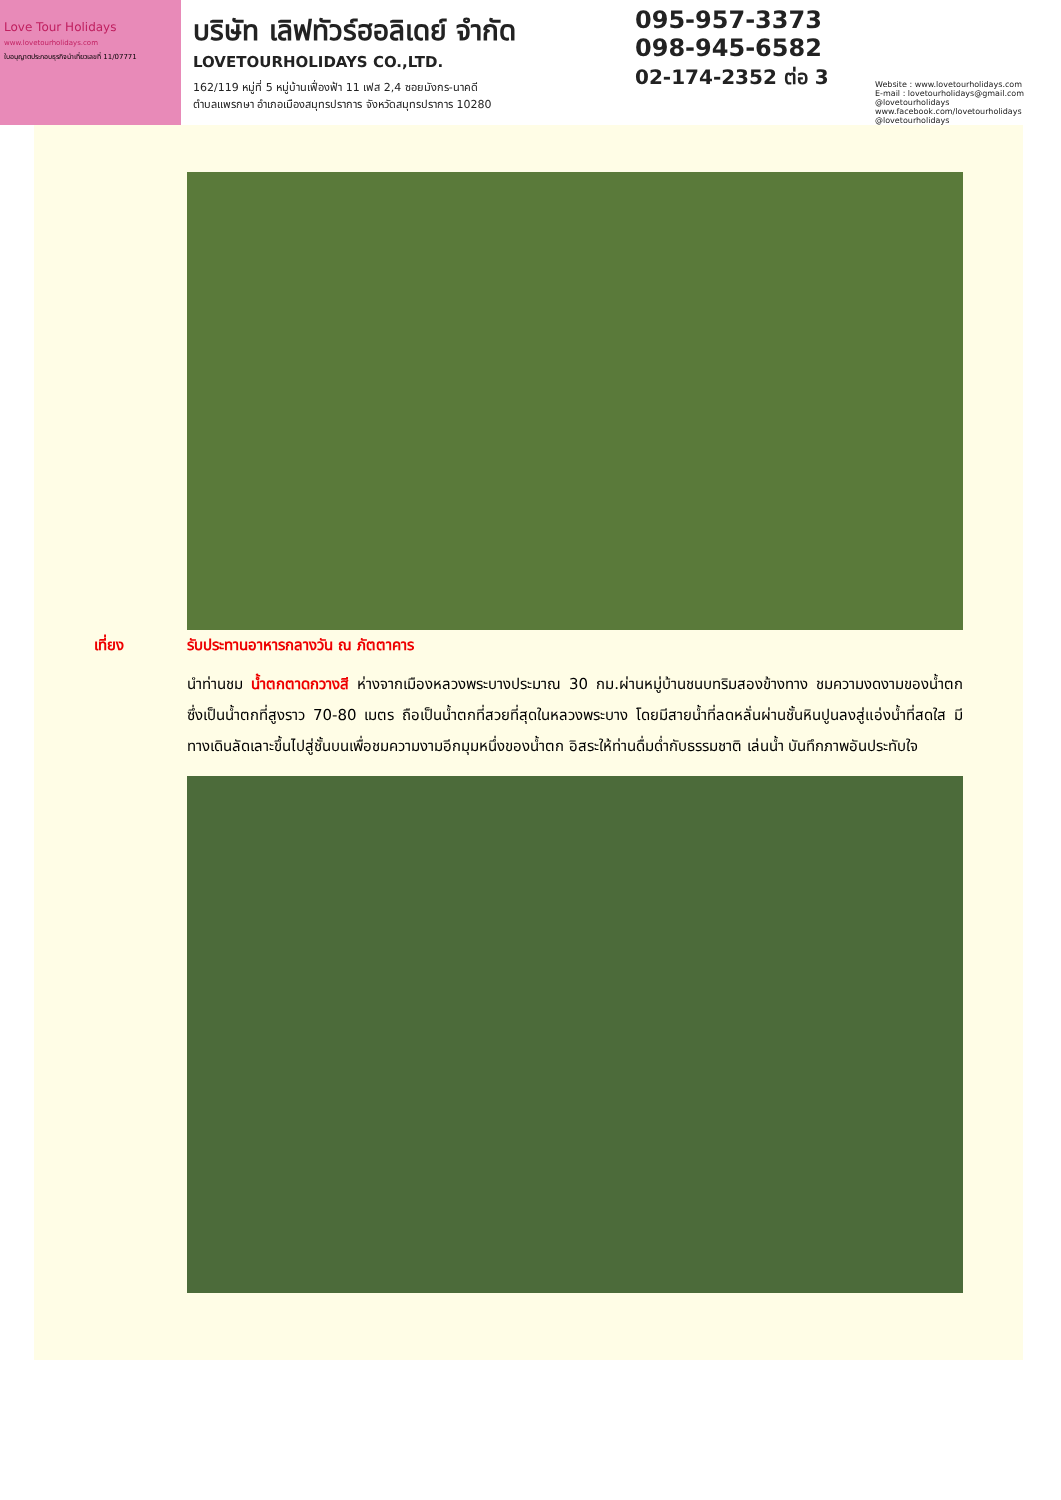Love Tour Holidays
www.lovetourholidays.com
ใบอนุญาตประกอบธุรกิจนำเที่ยวเลขที่ 11/07771
บริษัท เลิฟทัวร์ฮอลิเดย์ จำกัด
LOVETOURHOLIDAYS CO.,LTD.
162/119 หมู่ที่ 5 หมู่บ้านเฟื่องฟ้า 11 เฟส 2,4 ซอยมังกร-นาคดี
ตำบลแพรกษา อำเภอเมืองสมุทรปราการ จังหวัดสมุทรปราการ 10280
095-957-3373
098-945-6582
02-174-2352 ต่อ 3
Website : www.lovetourholidays.com
E-mail : lovetourholidays@gmail.com
@lovetourholidays www.facebook.com/lovetourholidays @lovetourholidays
เที่ยง รับประทานอาหารกลางวัน ณ ภัตตาคาร
นำท่านชม น้ำตกตาดกวางสี ห่างจากเมืองหลวงพระบางประมาณ 30 กม.ผ่านหมู่บ้านชนบทริมสองข้างทาง ชมความงดงามของน้ำตก ซึ่งเป็นน้ำตกที่สูงราว 70-80 เมตร ถือเป็นน้ำตกที่สวยที่สุดในหลวงพระบาง โดยมีสายน้ำที่ลดหลั่นผ่านชั้นหินปูนลงสู่แอ่งน้ำที่สดใส มีทางเดินลัดเลาะขึ้นไปสู่ชั้นบนเพื่อชมความงามอีกมุมหนึ่งของน้ำตก อิสระให้ท่านดื่มด่ำกับธรรมชาติ เล่นน้ำ บันทึกภาพอันประทับใจ